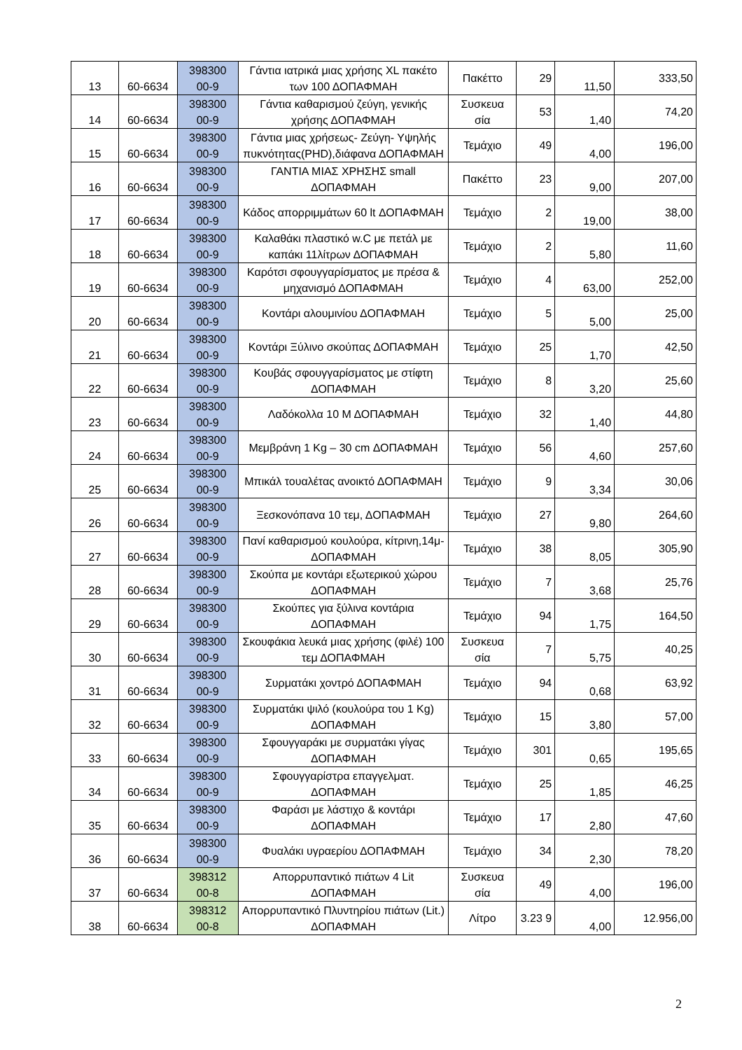| 13 | 60-6634 | 398300 00-9 | Γάντια ιατρικά μιας χρήσης XL πακέτο των 100 ΔΟΠΑΦΜΑΗ | Πακέττο | 29 | 11,50 | 333,50 |
| 14 | 60-6634 | 398300 00-9 | Γάντια καθαρισμού ζεύγη, γενικής χρήσης ΔΟΠΑΦΜΑΗ | Συσκευα σία | 53 | 1,40 | 74,20 |
| 15 | 60-6634 | 398300 00-9 | Γάντια μιας χρήσεως- Ζεύγη- Υψηλής πυκνότητας(PHD),διάφανα ΔΟΠΑΦΜΑΗ | Τεμάχιο | 49 | 4,00 | 196,00 |
| 16 | 60-6634 | 398300 00-9 | ΓΑΝΤΙΑ ΜΙΑΣ ΧΡΗΣΗΣ small ΔΟΠΑΦΜΑΗ | Πακέττο | 23 | 9,00 | 207,00 |
| 17 | 60-6634 | 398300 00-9 | Κάδος απορριμμάτων 60 lt ΔΟΠΑΦΜΑΗ | Τεμάχιο | 2 | 19,00 | 38,00 |
| 18 | 60-6634 | 398300 00-9 | Καλαθάκι πλαστικό w.C με πετάλ με καπάκι 11λίτρων ΔΟΠΑΦΜΑΗ | Τεμάχιο | 2 | 5,80 | 11,60 |
| 19 | 60-6634 | 398300 00-9 | Καρότσι σφουγγαρίσματος με πρέσα & μηχανισμό ΔΟΠΑΦΜΑΗ | Τεμάχιο | 4 | 63,00 | 252,00 |
| 20 | 60-6634 | 398300 00-9 | Κοντάρι αλουμινίου ΔΟΠΑΦΜΑΗ | Τεμάχιο | 5 | 5,00 | 25,00 |
| 21 | 60-6634 | 398300 00-9 | Κοντάρι Ξύλινο σκούπας ΔΟΠΑΦΜΑΗ | Τεμάχιο | 25 | 1,70 | 42,50 |
| 22 | 60-6634 | 398300 00-9 | Κουβάς σφουγγαρίσματος με στίφτη ΔΟΠΑΦΜΑΗ | Τεμάχιο | 8 | 3,20 | 25,60 |
| 23 | 60-6634 | 398300 00-9 | Λαδόκολλα 10 Μ ΔΟΠΑΦΜΑΗ | Τεμάχιο | 32 | 1,40 | 44,80 |
| 24 | 60-6634 | 398300 00-9 | Μεμβράνη 1 Kg – 30 cm ΔΟΠΑΦΜΑΗ | Τεμάχιο | 56 | 4,60 | 257,60 |
| 25 | 60-6634 | 398300 00-9 | Μπικάλ τουαλέτας ανοικτό ΔΟΠΑΦΜΑΗ | Τεμάχιο | 9 | 3,34 | 30,06 |
| 26 | 60-6634 | 398300 00-9 | Ξεσκονόπανα 10 τεμ, ΔΟΠΑΦΜΑΗ | Τεμάχιο | 27 | 9,80 | 264,60 |
| 27 | 60-6634 | 398300 00-9 | Πανί καθαρισμού κουλούρα, κίτρινη,14μ-ΔΟΠΑΦΜΑΗ | Τεμάχιο | 38 | 8,05 | 305,90 |
| 28 | 60-6634 | 398300 00-9 | Σκούπα με κοντάρι εξωτερικού χώρου ΔΟΠΑΦΜΑΗ | Τεμάχιο | 7 | 3,68 | 25,76 |
| 29 | 60-6634 | 398300 00-9 | Σκούπες για ξύλινα κοντάρια ΔΟΠΑΦΜΑΗ | Τεμάχιο | 94 | 1,75 | 164,50 |
| 30 | 60-6634 | 398300 00-9 | Σκουφάκια λευκά μιας χρήσης (φιλέ) 100 τεμ ΔΟΠΑΦΜΑΗ | Συσκευα σία | 7 | 5,75 | 40,25 |
| 31 | 60-6634 | 398300 00-9 | Συρματάκι χοντρό ΔΟΠΑΦΜΑΗ | Τεμάχιο | 94 | 0,68 | 63,92 |
| 32 | 60-6634 | 398300 00-9 | Συρματάκι ψιλό (κουλούρα του 1 Kg) ΔΟΠΑΦΜΑΗ | Τεμάχιο | 15 | 3,80 | 57,00 |
| 33 | 60-6634 | 398300 00-9 | Σφουγγαράκι με συρματάκι γίγας ΔΟΠΑΦΜΑΗ | Τεμάχιο | 301 | 0,65 | 195,65 |
| 34 | 60-6634 | 398300 00-9 | Σφουγγαρίστρα επαγγελματ. ΔΟΠΑΦΜΑΗ | Τεμάχιο | 25 | 1,85 | 46,25 |
| 35 | 60-6634 | 398300 00-9 | Φαράσι με λάστιχο & κοντάρι ΔΟΠΑΦΜΑΗ | Τεμάχιο | 17 | 2,80 | 47,60 |
| 36 | 60-6634 | 398300 00-9 | Φυαλάκι υγραερίου ΔΟΠΑΦΜΑΗ | Τεμάχιο | 34 | 2,30 | 78,20 |
| 37 | 60-6634 | 398312 00-8 | Απορρυπαντικό πιάτων 4 Lit ΔΟΠΑΦΜΑΗ | Συσκευα σία | 49 | 4,00 | 196,00 |
| 38 | 60-6634 | 398312 00-8 | Απορρυπαντικό Πλυντηρίου πιάτων (Lit.) ΔΟΠΑΦΜΑΗ | Λίτρο | 3.23 9 | 4,00 | 12.956,00 |
2